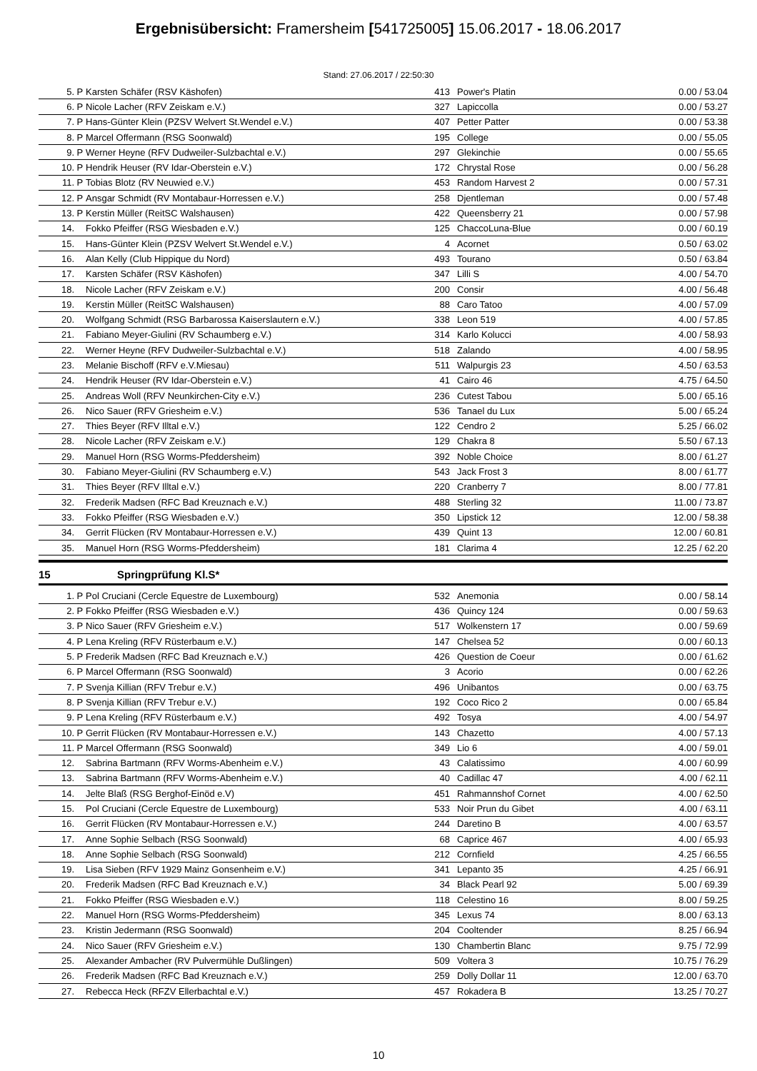Ergebnisübersicht: Framersheim [541725005] 15.06.2017 - 18.06.2017
Stand: 27.06.2017 / 22:50:30
| 5. | P | Karsten Schäfer (RSV Käshofen) | 413 | | Power's Platin | 0.00 / 53.04 |
| 6. | P | Nicole Lacher (RFV Zeiskam e.V.) | 327 | | Lapiccolla | 0.00 / 53.27 |
| 7. | P | Hans-Günter Klein (PZSV Welvert St.Wendel e.V.) | 407 | | Petter Patter | 0.00 / 53.38 |
| 8. | P | Marcel Offermann (RSG Soonwald) | 195 | | College | 0.00 / 55.05 |
| 9. | P | Werner Heyne (RFV Dudweiler-Sulzbachtal e.V.) | 297 | | Glekinchie | 0.00 / 55.65 |
| 10. | P | Hendrik Heuser (RV Idar-Oberstein e.V.) | 172 | | Chrystal Rose | 0.00 / 56.28 |
| 11. | P | Tobias Blotz (RV Neuwied e.V.) | 453 | | Random Harvest 2 | 0.00 / 57.31 |
| 12. | P | Ansgar Schmidt (RV Montabaur-Horressen e.V.) | 258 | | Djentleman | 0.00 / 57.48 |
| 13. | P | Kerstin Müller (ReitSC Walshausen) | 422 | | Queensberry 21 | 0.00 / 57.98 |
| 14. | | Fokko Pfeiffer (RSG Wiesbaden e.V.) | 125 | | ChaccoLuna-Blue | 0.00 / 60.19 |
| 15. | | Hans-Günter Klein (PZSV Welvert St.Wendel e.V.) | 4 | | Acornet | 0.50 / 63.02 |
| 16. | | Alan Kelly (Club Hippique du Nord) | 493 | | Tourano | 0.50 / 63.84 |
| 17. | | Karsten Schäfer (RSV Käshofen) | 347 | | Lilli S | 4.00 / 54.70 |
| 18. | | Nicole Lacher (RFV Zeiskam e.V.) | 200 | | Consir | 4.00 / 56.48 |
| 19. | | Kerstin Müller (ReitSC Walshausen) | 88 | | Caro Tatoo | 4.00 / 57.09 |
| 20. | | Wolfgang Schmidt (RSG Barbarossa Kaiserslautern e.V.) | 338 | | Leon 519 | 4.00 / 57.85 |
| 21. | | Fabiano Meyer-Giulini (RV Schaumberg e.V.) | 314 | | Karlo Kolucci | 4.00 / 58.93 |
| 22. | | Werner Heyne (RFV Dudweiler-Sulzbachtal e.V.) | 518 | | Zalando | 4.00 / 58.95 |
| 23. | | Melanie Bischoff (RFV e.V.Miesau) | 511 | | Walpurgis 23 | 4.50 / 63.53 |
| 24. | | Hendrik Heuser (RV Idar-Oberstein e.V.) | 41 | | Cairo 46 | 4.75 / 64.50 |
| 25. | | Andreas Woll (RFV Neunkirchen-City e.V.) | 236 | | Cutest Tabou | 5.00 / 65.16 |
| 26. | | Nico Sauer (RFV Griesheim e.V.) | 536 | | Tanael du Lux | 5.00 / 65.24 |
| 27. | | Thies Beyer (RFV Illtal e.V.) | 122 | | Cendro 2 | 5.25 / 66.02 |
| 28. | | Nicole Lacher (RFV Zeiskam e.V.) | 129 | | Chakra 8 | 5.50 / 67.13 |
| 29. | | Manuel Horn (RSG Worms-Pfeddersheim) | 392 | | Noble Choice | 8.00 / 61.27 |
| 30. | | Fabiano Meyer-Giulini (RV Schaumberg e.V.) | 543 | | Jack Frost 3 | 8.00 / 61.77 |
| 31. | | Thies Beyer (RFV Illtal e.V.) | 220 | | Cranberry 7 | 8.00 / 77.81 |
| 32. | | Frederik Madsen (RFC Bad Kreuznach e.V.) | 488 | | Sterling 32 | 11.00 / 73.87 |
| 33. | | Fokko Pfeiffer (RSG Wiesbaden e.V.) | 350 | | Lipstick 12 | 12.00 / 58.38 |
| 34. | | Gerrit Flücken (RV Montabaur-Horressen e.V.) | 439 | | Quint 13 | 12.00 / 60.81 |
| 35. | | Manuel Horn (RSG Worms-Pfeddersheim) | 181 | | Clarima 4 | 12.25 / 62.20 |
15 Springprüfung Kl.S*
| 1. | P | Pol Cruciani (Cercle Equestre de Luxembourg) | 532 | | Anemonia | 0.00 / 58.14 |
| 2. | P | Fokko Pfeiffer (RSG Wiesbaden e.V.) | 436 | | Quincy 124 | 0.00 / 59.63 |
| 3. | P | Nico Sauer (RFV Griesheim e.V.) | 517 | | Wolkenstern 17 | 0.00 / 59.69 |
| 4. | P | Lena Kreling (RFV Rüsterbaum e.V.) | 147 | | Chelsea 52 | 0.00 / 60.13 |
| 5. | P | Frederik Madsen (RFC Bad Kreuznach e.V.) | 426 | | Question de Coeur | 0.00 / 61.62 |
| 6. | P | Marcel Offermann (RSG Soonwald) | 3 | | Acorio | 0.00 / 62.26 |
| 7. | P | Svenja Killian (RFV Trebur e.V.) | 496 | | Unibantos | 0.00 / 63.75 |
| 8. | P | Svenja Killian (RFV Trebur e.V.) | 192 | | Coco Rico 2 | 0.00 / 65.84 |
| 9. | P | Lena Kreling (RFV Rüsterbaum e.V.) | 492 | | Tosya | 4.00 / 54.97 |
| 10. | P | Gerrit Flücken (RV Montabaur-Horressen e.V.) | 143 | | Chazetto | 4.00 / 57.13 |
| 11. | P | Marcel Offermann (RSG Soonwald) | 349 | | Lio 6 | 4.00 / 59.01 |
| 12. | | Sabrina Bartmann (RFV Worms-Abenheim e.V.) | 43 | | Calatissimo | 4.00 / 60.99 |
| 13. | | Sabrina Bartmann (RFV Worms-Abenheim e.V.) | 40 | | Cadillac 47 | 4.00 / 62.11 |
| 14. | | Jelte Blaß (RSG Berghof-Einöd e.V) | 451 | | Rahmannshof Cornet | 4.00 / 62.50 |
| 15. | | Pol Cruciani (Cercle Equestre de Luxembourg) | 533 | | Noir Prun du Gibet | 4.00 / 63.11 |
| 16. | | Gerrit Flücken (RV Montabaur-Horressen e.V.) | 244 | | Daretino B | 4.00 / 63.57 |
| 17. | | Anne Sophie Selbach (RSG Soonwald) | 68 | | Caprice 467 | 4.00 / 65.93 |
| 18. | | Anne Sophie Selbach (RSG Soonwald) | 212 | | Cornfield | 4.25 / 66.55 |
| 19. | | Lisa Sieben (RFV 1929 Mainz Gonsenheim e.V.) | 341 | | Lepanto 35 | 4.25 / 66.91 |
| 20. | | Frederik Madsen (RFC Bad Kreuznach e.V.) | 34 | | Black Pearl 92 | 5.00 / 69.39 |
| 21. | | Fokko Pfeiffer (RSG Wiesbaden e.V.) | 118 | | Celestino 16 | 8.00 / 59.25 |
| 22. | | Manuel Horn (RSG Worms-Pfeddersheim) | 345 | | Lexus 74 | 8.00 / 63.13 |
| 23. | | Kristin Jedermann (RSG Soonwald) | 204 | | Cooltender | 8.25 / 66.94 |
| 24. | | Nico Sauer (RFV Griesheim e.V.) | 130 | | Chambertin Blanc | 9.75 / 72.99 |
| 25. | | Alexander Ambacher (RV Pulvermühle Dußlingen) | 509 | | Voltera 3 | 10.75 / 76.29 |
| 26. | | Frederik Madsen (RFC Bad Kreuznach e.V.) | 259 | | Dolly Dollar 11 | 12.00 / 63.70 |
| 27. | | Rebecca Heck (RFZV Ellerbachtal e.V.) | 457 | | Rokadera B | 13.25 / 70.27 |
10